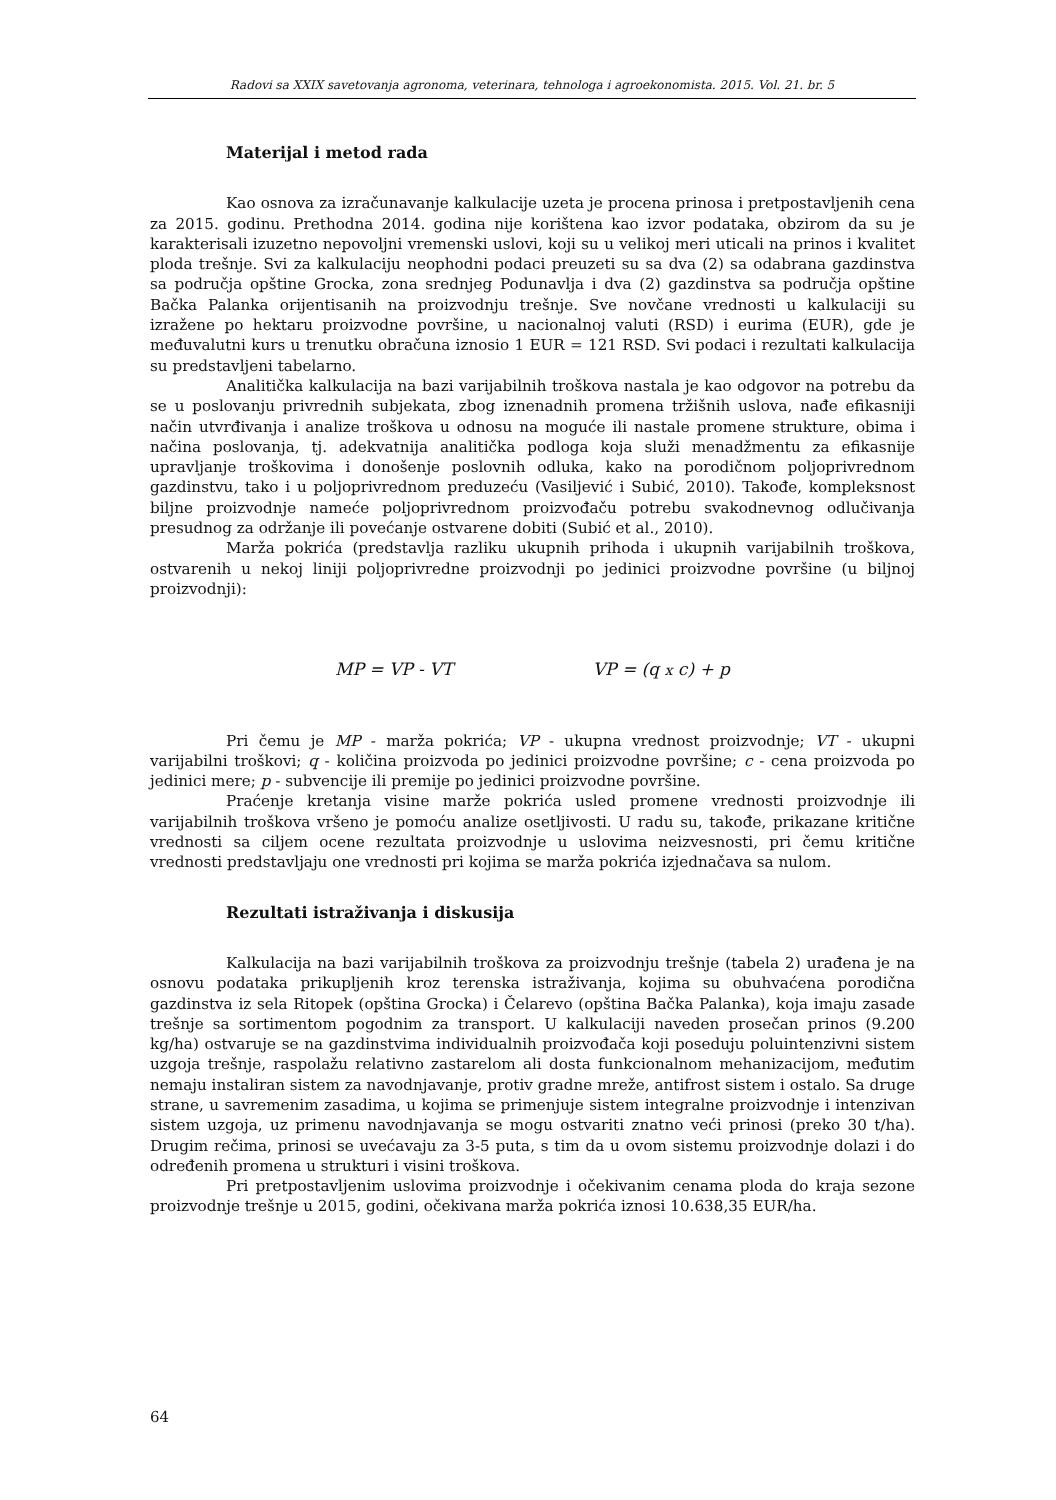Radovi sa XXIX savetovanja agronoma, veterinara, tehnologa i agroekonomista. 2015. Vol. 21. br. 5
Materijal i metod rada
Kao osnova za izračunavanje kalkulacije uzeta je procena prinosa i pretpostavljenih cena za 2015. godinu. Prethodna 2014. godina nije korištena kao izvor podataka, obzirom da su je karakterisali izuzetno nepovoljni vremenski uslovi, koji su u velikoj meri uticali na prinos i kvalitet ploda trešnje. Svi za kalkulaciju neophodni podaci preuzeti su sa dva (2) sa odabrana gazdinstva sa područja opštine Grocka, zona srednjeg Podunavlja i dva (2) gazdinstva sa područja opštine Bačka Palanka orijentisanih na proizvodnju trešnje. Sve novčane vrednosti u kalkulaciji su izražene po hektaru proizvodne površine, u nacionalnoj valuti (RSD) i eurima (EUR), gde je međuvalutni kurs u trenutku obračuna iznosio 1 EUR = 121 RSD. Svi podaci i rezultati kalkulacija su predstavljeni tabelarno.
Analitička kalkulacija na bazi varijabilnih troškova nastala je kao odgovor na potrebu da se u poslovanju privrednih subjekata, zbog iznenadnih promena tržišnih uslova, nađe efikasniji način utvrđivanja i analize troškova u odnosu na moguće ili nastale promene strukture, obima i načina poslovanja, tj. adekvatnija analitička podloga koja služi menadžmentu za efikasnije upravljanje troškovima i donošenje poslovnih odluka, kako na porodičnom poljoprivrednom gazdinstvu, tako i u poljoprivrednom preduzeću (Vasiljević i Subić, 2010). Takođe, kompleksnost biljne proizvodnje nameće poljoprivrednom proizvođaču potrebu svakodnevnog odlučivanja presudnog za održanje ili povećanje ostvarene dobiti (Subić et al., 2010).
Marža pokrića (predstavlja razliku ukupnih prihoda i ukupnih varijabilnih troškova, ostvarenih u nekoj liniji poljoprivredne proizvodnji po jedinici proizvodne površine (u biljnoj proizvodnji):
MP = VP - VT VP = (q x c) + p
Pri čemu je MP - marža pokrića; VP - ukupna vrednost proizvodnje; VT - ukupni varijabilni troškovi; q - količina proizvoda po jedinici proizvodne površine; c - cena proizvoda po jedinici mere; p - subvencije ili premije po jedinici proizvodne površine.
Praćenje kretanja visine marže pokrića usled promene vrednosti proizvodnje ili varijabilnih troškova vršeno je pomoću analize osetljivosti. U radu su, takođe, prikazane kritične vrednosti sa ciljem ocene rezultata proizvodnje u uslovima neizvesnosti, pri čemu kritične vrednosti predstavljaju one vrednosti pri kojima se marža pokrića izjednačava sa nulom.
Rezultati istraživanja i diskusija
Kalkulacija na bazi varijabilnih troškova za proizvodnju trešnje (tabela 2) urađena je na osnovu podataka prikupljenih kroz terenska istraživanja, kojima su obuhvaćena porodična gazdinstva iz sela Ritopek (opština Grocka) i Čelarevo (opština Bačka Palanka), koja imaju zasade trešnje sa sortimentom pogodnim za transport. U kalkulaciji naveden prosečan prinos (9.200 kg/ha) ostvaruje se na gazdinstvima individualnih proizvođača koji poseduju poluintenzivni sistem uzgoja trešnje, raspolažu relativno zastarelom ali dosta funkcionalnom mehanizacijom, međutim nemaju instaliran sistem za navodnjavanje, protiv gradne mreže, antifrost sistem i ostalo. Sa druge strane, u savremenim zasadima, u kojima se primenjuje sistem integralne proizvodnje i intenzivan sistem uzgoja, uz primenu navodnjavanja se mogu ostvariti znatno veći prinosi (preko 30 t/ha). Drugim rečima, prinosi se uvećavaju za 3-5 puta, s tim da u ovom sistemu proizvodnje dolazi i do određenih promena u strukturi i visini troškova.
Pri pretpostavljenim uslovima proizvodnje i očekivanim cenama ploda do kraja sezone proizvodnje trešnje u 2015, godini, očekivana marža pokrića iznosi 10.638,35 EUR/ha.
64